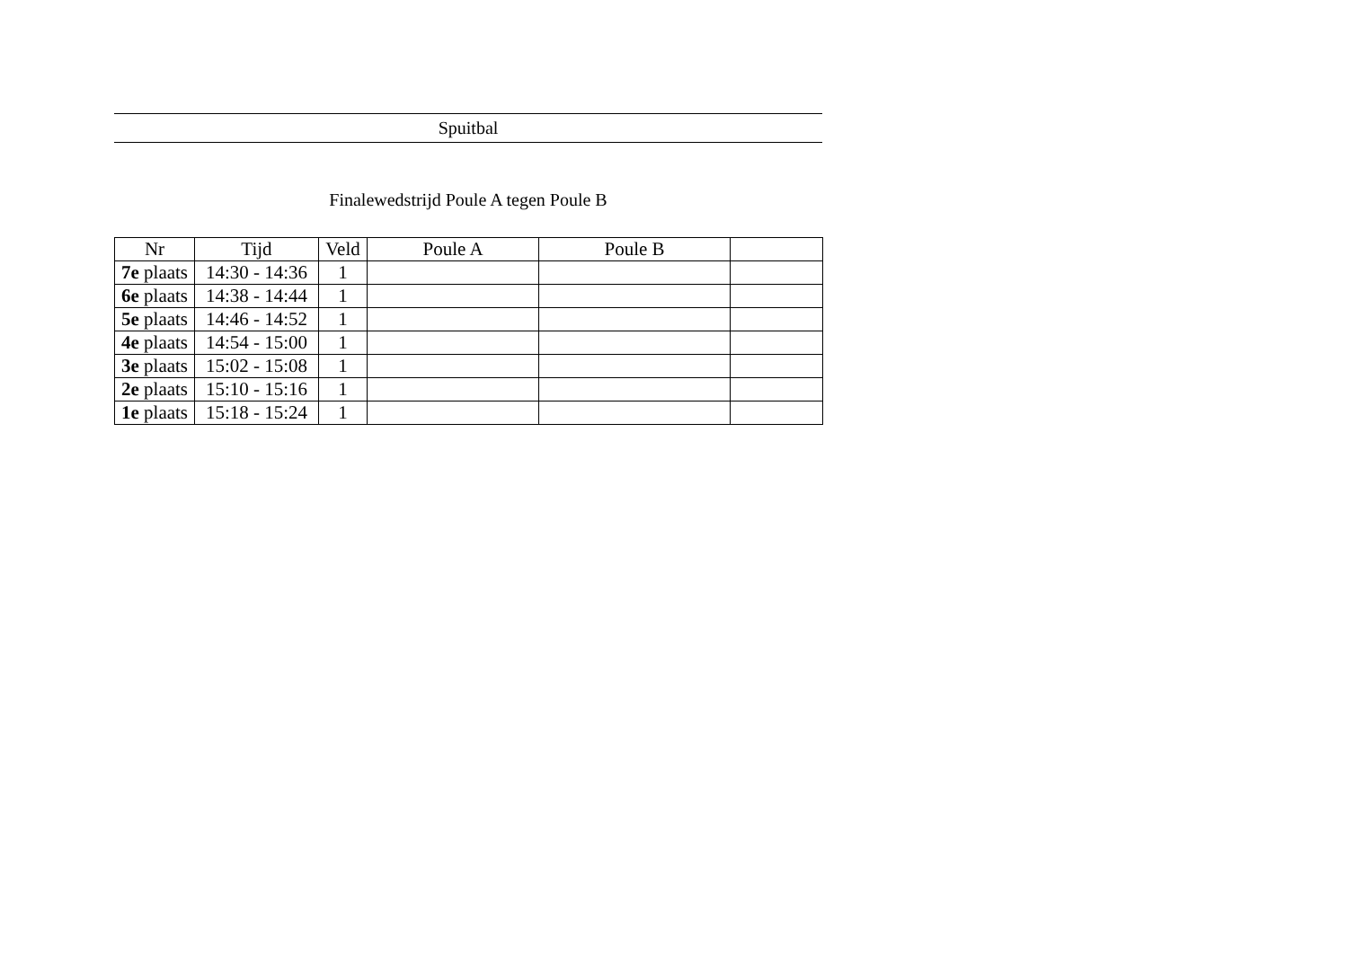Spuitbal
Finalewedstrijd Poule A tegen Poule B
| Nr | Tijd | Veld | Poule A | Poule B | |
| --- | --- | --- | --- | --- | --- |
| 7e plaats | 14:30 - 14:36 | 1 | | | |
| 6e plaats | 14:38 - 14:44 | 1 | | | |
| 5e plaats | 14:46 - 14:52 | 1 | | | |
| 4e plaats | 14:54 - 15:00 | 1 | | | |
| 3e plaats | 15:02 - 15:08 | 1 | | | |
| 2e plaats | 15:10 - 15:16 | 1 | | | |
| 1e plaats | 15:18 - 15:24 | 1 | | | |